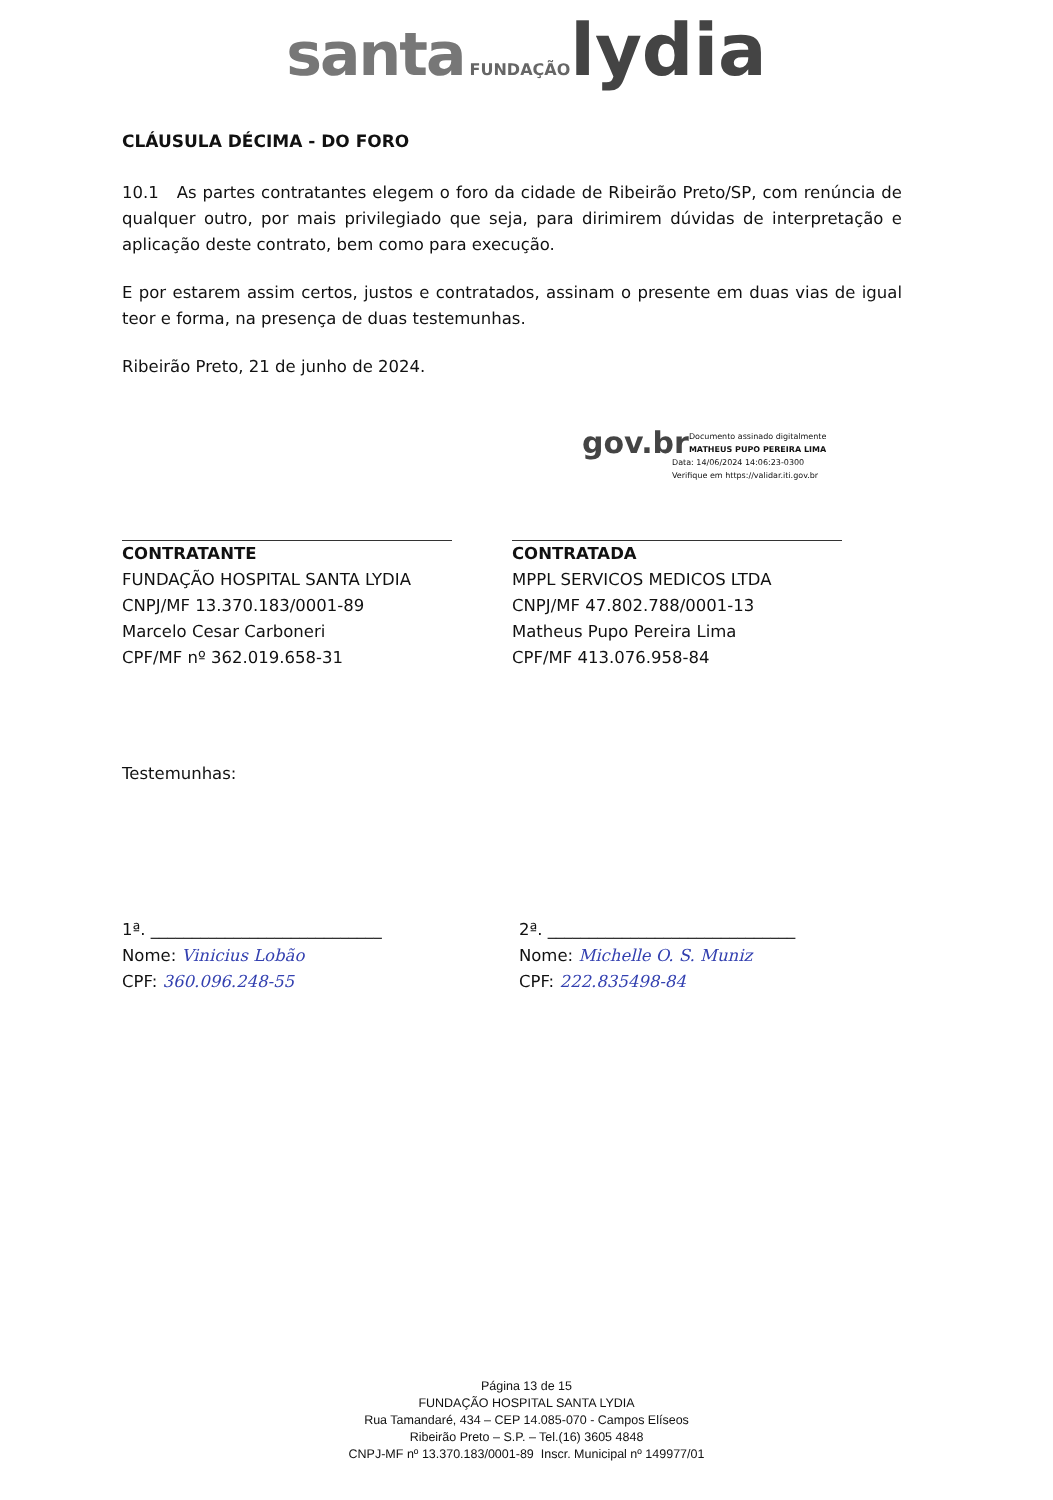santa FUNDAÇÃO lydia
CLÁUSULA DÉCIMA - DO FORO
10.1 As partes contratantes elegem o foro da cidade de Ribeirão Preto/SP, com renúncia de qualquer outro, por mais privilegiado que seja, para dirimirem dúvidas de interpretação e aplicação deste contrato, bem como para execução.
E por estarem assim certos, justos e contratados, assinam o presente em duas vias de igual teor e forma, na presença de duas testemunhas.
Ribeirão Preto, 21 de junho de 2024.
CONTRATANTE
FUNDAÇÃO HOSPITAL SANTA LYDIA
CNPJ/MF 13.370.183/0001-89
Marcelo Cesar Carboneri
CPF/MF nº 362.019.658-31
gov.br Documento assinado digitalmente
MATHEUS PUPO PEREIRA LIMA
Data: 14/06/2024 14:06:23-0300
Verifique em https://validar.iti.gov.br
CONTRATADA
MPPL SERVICOS MEDICOS LTDA
CNPJ/MF 47.802.788/0001-13
Matheus Pupo Pereira Lima
CPF/MF 413.076.958-84
Testemunhas:
1ª. ____________________________
Nome: Vinicius Lobão
CPF: 360.096.248-55
2ª. ______________________________
Nome: Michelle O. S. Muniz
CPF: 222.835498-84
Página 13 de 15
FUNDAÇÃO HOSPITAL SANTA LYDIA
Rua Tamandaré, 434 – CEP 14.085-070 - Campos Elíseos
Ribeirão Preto – S.P. – Tel.(16) 3605 4848
CNPJ-MF nº 13.370.183/0001-89 Inscr. Municipal nº 149977/01